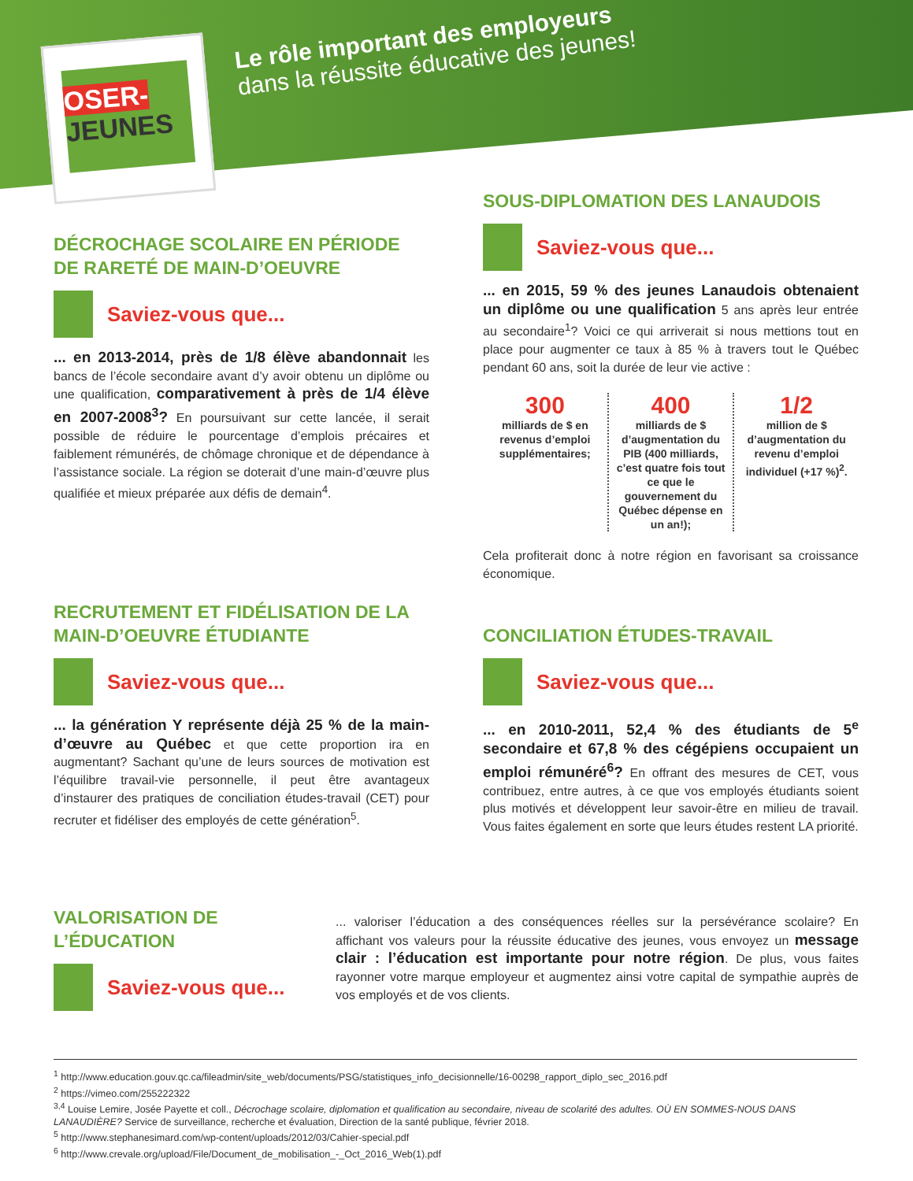OSER-
JEUNES
Le rôle important des employeurs
dans la réussite éducative des jeunes!
DÉCROCHAGE SCOLAIRE EN PÉRIODE DE RARETÉ DE MAIN-D’OEUVRE
Saviez-vous que...
... en 2013-2014, près de 1/8 élève abandonnait les bancs de l’école secondaire avant d’y avoir obtenu un diplôme ou une qualification, comparativement à près de 1/4 élève en 2007-2008<sup>3</sup>? En poursuivant sur cette lancée, il serait possible de réduire le pourcentage d’emplois précaires et faiblement rémunérés, de chômage chronique et de dépendance à l’assistance sociale. La région se doterait d’une main-d’œuvre plus qualifiée et mieux préparée aux défis de demain<sup>4</sup>.
SOUS-DIPLOMATION DES LANAUDOIS
Saviez-vous que...
... en 2015, 59 % des jeunes Lanaudois obtenaient un diplôme ou une qualification 5 ans après leur entrée au secondaire<sup>1</sup>? Voici ce qui arriverait si nous mettions tout en place pour augmenter ce taux à 85 % à travers tout le Québec pendant 60 ans, soit la durée de leur vie active :
300
milliards de $ en revenus d’emploi supplémentaires;
400
milliards de $ d’augmentation du PIB (400 milliards, c’est quatre fois tout ce que le gouvernement du Québec dépense en un an!);
1/2
million de $ d’augmentation du revenu d’emploi individuel (+17 %)<sup>2</sup>.
Cela profiterait donc à notre région en favorisant sa croissance économique.
RECRUTEMENT ET FIDÉLISATION DE LA MAIN-D’OEUVRE ÉTUDIANTE
Saviez-vous que...
... la génération Y représente déjà 25 % de la main-d’œuvre au Québec et que cette proportion ira en augmentant? Sachant qu’une de leurs sources de motivation est l’équilibre travail-vie personnelle, il peut être avantageux d’instaurer des pratiques de conciliation études-travail (CET) pour recruter et fidéliser des employés de cette génération<sup>5</sup>.
CONCILIATION ÉTUDES-TRAVAIL
Saviez-vous que...
... en 2010-2011, 52,4 % des étudiants de 5<sup>e</sup> secondaire et 67,8 % des cégépiens occupaient un emploi rémunéré<sup>6</sup>? En offrant des mesures de CET, vous contribuez, entre autres, à ce que vos employés étudiants soient plus motivés et développent leur savoir-être en milieu de travail. Vous faites également en sorte que leurs études restent LA priorité.
VALORISATION DE L’ÉDUCATION
Saviez-vous que...
... valoriser l’éducation a des conséquences réelles sur la persévérance scolaire? En affichant vos valeurs pour la réussite éducative des jeunes, vous envoyez un message clair : l’éducation est importante pour notre région. De plus, vous faites rayonner votre marque employeur et augmentez ainsi votre capital de sympathie auprès de vos employés et de vos clients.
<sup>1</sup> http://www.education.gouv.qc.ca/fileadmin/site_web/documents/PSG/statistiques_info_decisionnelle/16-00298_rapport_diplo_sec_2016.pdf
<sup>2</sup> https://vimeo.com/255222322
<sup>3,4</sup> Louise Lemire, Josée Payette et coll., Décrochage scolaire, diplomation et qualification au secondaire, niveau de scolarité des adultes. OÙ EN SOMMES-NOUS DANS LANAUDIÈRE? Service de surveillance, recherche et évaluation, Direction de la santé publique, février 2018.
<sup>5</sup> http://www.stephanesimard.com/wp-content/uploads/2012/03/Cahier-special.pdf
<sup>6</sup> http://www.crevale.org/upload/File/Document_de_mobilisation_-_Oct_2016_Web(1).pdf